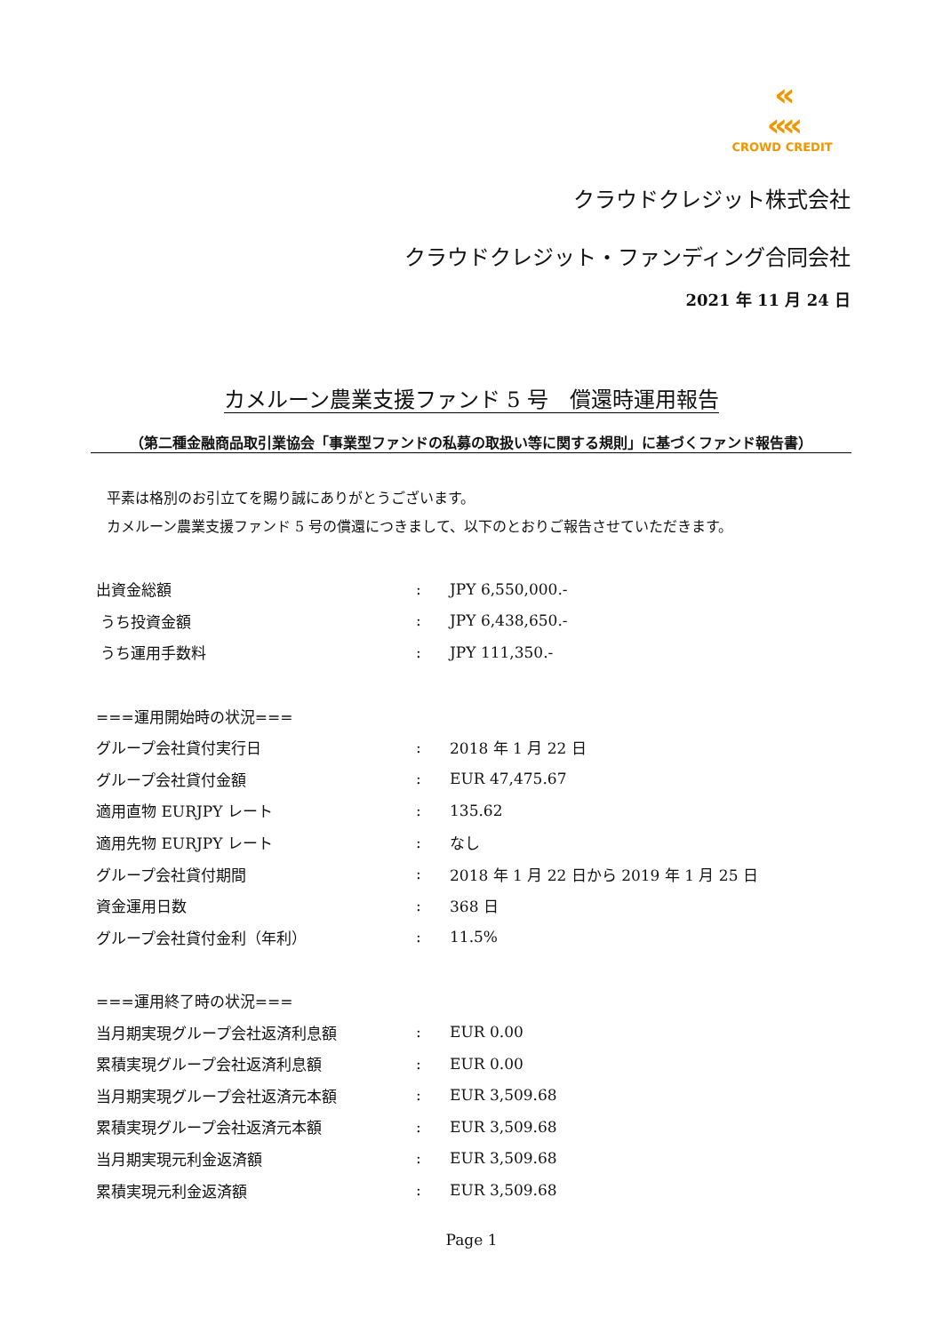«
««
CROWD CREDIT
クラウドクレジット株式会社
クラウドクレジット・ファンディング合同会社
2021 年 11 月 24 日
カメルーン農業支援ファンド 5 号　償還時運用報告
（第二種金融商品取引業協会「事業型ファンドの私募の取扱い等に関する規則」に基づくファンド報告書）
平素は格別のお引立てを賜り誠にありがとうございます。
カメルーン農業支援ファンド 5 号の償還につきまして、以下のとおりご報告させていただきます。
| 出資金総額 | : | JPY 6,550,000.- |
| うち投資金額 | : | JPY 6,438,650.- |
| うち運用手数料 | : | JPY 111,350.- |
| ===運用開始時の状況=== | | |
| グループ会社貸付実行日 | : | 2018 年 1 月 22 日 |
| グループ会社貸付金額 | : | EUR 47,475.67 |
| 適用直物 EURJPY レート | : | 135.62 |
| 適用先物 EURJPY レート | : | なし |
| グループ会社貸付期間 | : | 2018 年 1 月 22 日から 2019 年 1 月 25 日 |
| 資金運用日数 | : | 368 日 |
| グループ会社貸付金利（年利） | : | 11.5% |
| ===運用終了時の状況=== | | |
| 当月期実現グループ会社返済利息額 | : | EUR 0.00 |
| 累積実現グループ会社返済利息額 | : | EUR 0.00 |
| 当月期実現グループ会社返済元本額 | : | EUR 3,509.68 |
| 累積実現グループ会社返済元本額 | : | EUR 3,509.68 |
| 当月期実現元利金返済額 | : | EUR 3,509.68 |
| 累積実現元利金返済額 | : | EUR 3,509.68 |
Page 1